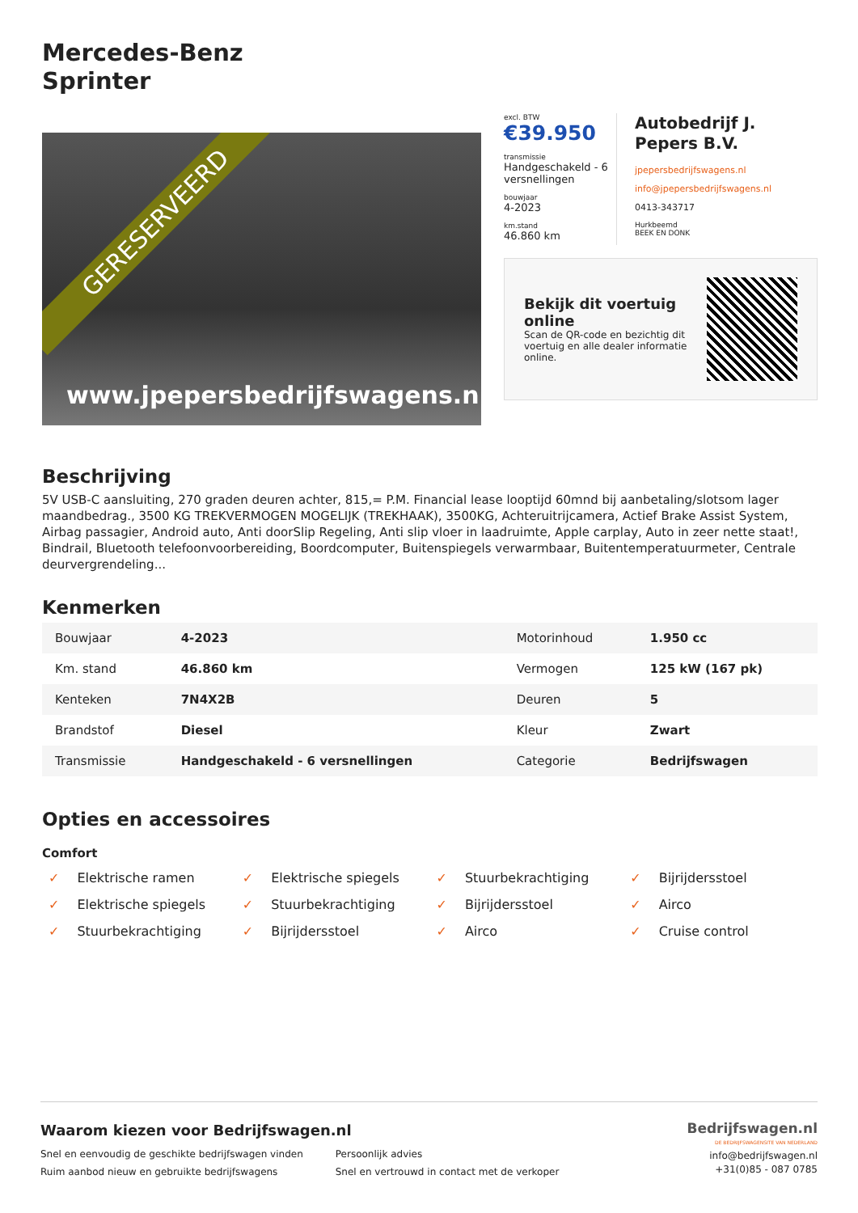Mercedes-Benz
Sprinter
GERESERVEERD
www.jpepersbedrijfswagens.nl
excl. BTW
€39.950
transmissie
Handgeschakeld - 6 versnellingen
bouwjaar
4-2023
km.stand
46.860 km
Autobedrijf J. Pepers B.V.
jpepersbedrijfswagens.nl
info@jpepersbedrijfswagens.nl
0413-343717
Hurkbeemd
BEEK EN DONK
Bekijk dit voertuig online
Scan de QR-code en bezichtig dit voertuig en alle dealer informatie online.
Beschrijving
5V USB-C aansluiting, 270 graden deuren achter, 815,= P.M. Financial lease looptijd 60mnd bij aanbetaling/slotsom lager maandbedrag., 3500 KG TREKVERMOGEN MOGELIJK (TREKHAAK), 3500KG, Achteruitrijcamera, Actief Brake Assist System, Airbag passagier, Android auto, Anti doorSlip Regeling, Anti slip vloer in laadruimte, Apple carplay, Auto in zeer nette staat!, Bindrail, Bluetooth telefoonvoorbereiding, Boordcomputer, Buitenspiegels verwarmbaar, Buitentemperatuurmeter, Centrale deurvergrendeling...
Kenmerken
| Bouwjaar | 4-2023 | Motorinhoud | 1.950 cc |
| Km. stand | 46.860 km | Vermogen | 125 kW (167 pk) |
| Kenteken | 7N4X2B | Deuren | 5 |
| Brandstof | Diesel | Kleur | Zwart |
| Transmissie | Handgeschakeld - 6 versnellingen | Categorie | Bedrijfswagen |
Opties en accessoires
Comfort
✓ Elektrische ramen
✓ Elektrische spiegels
✓ Stuurbekrachtiging
✓ Bijrijdersstoel
✓ Elektrische spiegels
✓ Stuurbekrachtiging
✓ Bijrijdersstoel
✓ Airco
✓ Stuurbekrachtiging
✓ Bijrijdersstoel
✓ Airco
✓ Cruise control
Waarom kiezen voor Bedrijfswagen.nl
Snel en eenvoudig de geschikte bedrijfswagen vinden
Ruim aanbod nieuw en gebruikte bedrijfswagens
Persoonlijk advies
Snel en vertrouwd in contact met de verkoper
Bedrijfswagen.nl
DE BEDRIJFSWAGENSITE VAN NEDERLAND
info@bedrijfswagen.nl
+31(0)85 - 087 0785